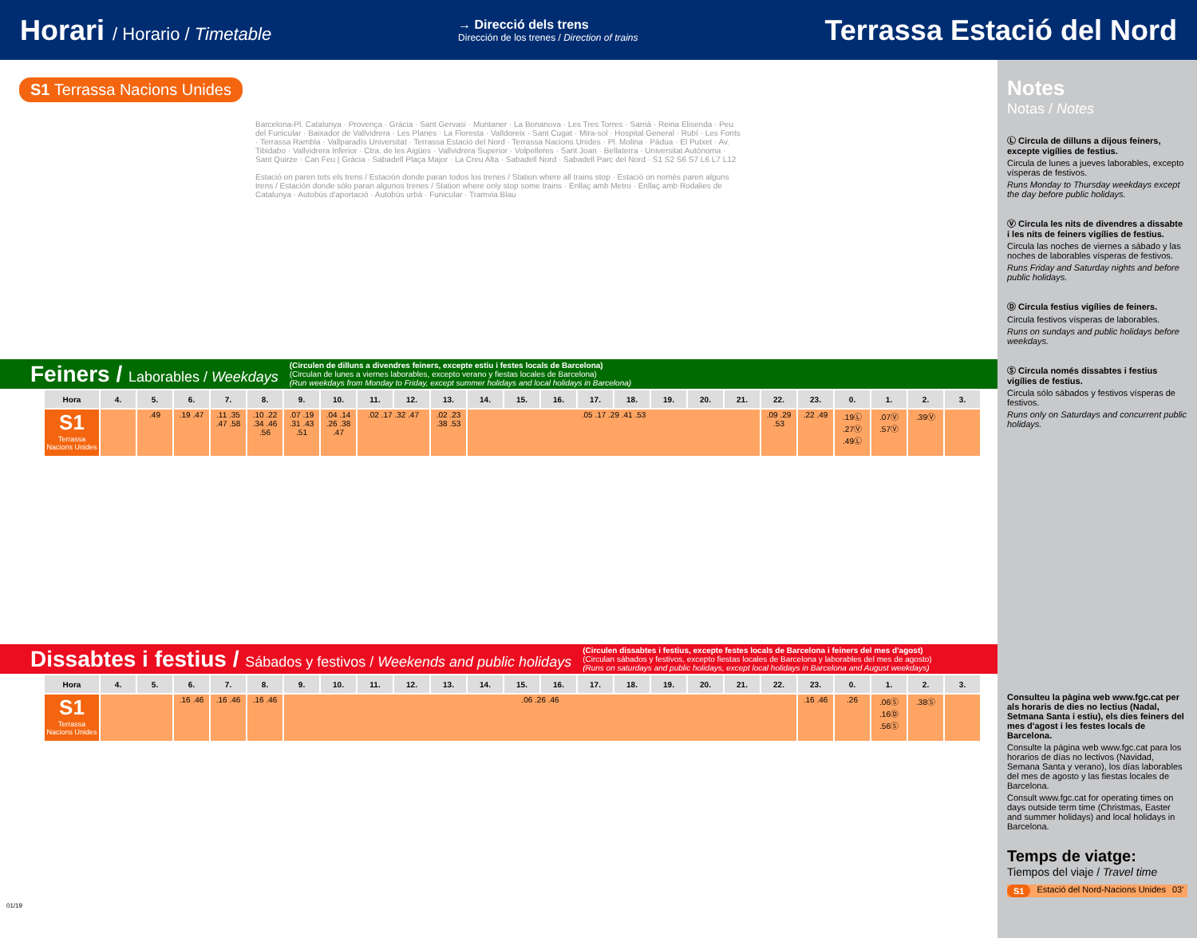Horari / Horario / Timetable
→ Direcció dels trens
Dirección de los trenes / Direction of trains
Terrassa Estació del Nord
S1 Terrassa Nacions Unides
Barcelona-Pl. Catalunya · Provença · Gràcia · Sant Gervasi · Muntaner · La Bonanova · Les Tres Torres · Sarrià · Reina Elisenda · Peu del Funicular · Baixador de Vallvidrera · Les Planes · La Floresta · Valldoreix · Sant Cugat · Mira-sol · Hospital General · Rubí · Les Fonts · Terrassa Rambla · Vallparadís Universitat · Terrassa Estació del Nord · Terrassa Nacions Unides · Pl. Molina · Pàdua · El Putxet · Av. Tibidabo · Vallvidrera Inferior · Ctra. de les Aigües · Vallvidrera Superior · Volpelleres · Sant Joan · Bellaterra · Universitat Autònoma · Sant Quirze · Can Feu | Gràcia · Sabadell Plaça Major · La Creu Alta · Sabadell Nord · Sabadell Parc del Nord · S1 S2 S6 S7 L6 L7 L12
Estació on paren tots els trens / Estación donde paran todos los trenes / Station where all trains stop · Estació on només paren alguns trens / Estación donde sólo paran algunos trenes / Station where only stop some trains · Enllaç amb Metro · Enllaç amb Rodalies de Catalunya · Autobús d'aportació · Autobús urbà · Funicular · Tramvia Blau
Feiners / Laborables / Weekdays
(Circulen de dilluns a divendres feiners, excepte estiu i festes locals de Barcelona)
(Circulan de lunes a viernes laborables, excepto verano y fiestas locales de Barcelona)
(Run weekdays from Monday to Friday, except summer holidays and local holidays in Barcelona)
| Hora | 4. | 5. | 6. | 7. | 8. | 9. | 10. | 11. | 12. | 13. | 14. | 15. | 16. | 17. | 18. | 19. | 20. | 21. | 22. | 23. | 0. | 1. | 2. | 3. |
| --- | --- | --- | --- | --- | --- | --- | --- | --- | --- | --- | --- | --- | --- | --- | --- | --- | --- | --- | --- | --- | --- | --- | --- | --- |
| S1 Terrassa Nacions Unides | | .49 | .19 .47 | .11 .35 .47 .58 | .10 .22 .34 .46 .56 | .07 .19 .31 .43 .51 | .04 .14 .26 .38 .47 | .02 .17 .32 .47 | | .02 .23 .38 .53 | .05 .17 .29 .41 .53 | | | | | | | | .09 .29 .53 | .22 .49 | .19Ⓛ .27Ⓥ .49Ⓛ | .07Ⓥ .57Ⓥ | .39Ⓥ | |
Dissabtes i festius / Sábados y festivos / Weekends and public holidays
(Circulen dissabtes i festius, excepte festes locals de Barcelona i feiners del mes d'agost)
(Circulan sábados y festivos, excepto fiestas locales de Barcelona y laborables del mes de agosto)
(Runs on saturdays and public holidays, except local holidays in Barcelona and August weekdays)
| Hora | 4. | 5. | 6. | 7. | 8. | 9. | 10. | 11. | 12. | 13. | 14. | 15. | 16. | 17. | 18. | 19. | 20. | 21. | 22. | 23. | 0. | 1. | 2. | 3. |
| --- | --- | --- | --- | --- | --- | --- | --- | --- | --- | --- | --- | --- | --- | --- | --- | --- | --- | --- | --- | --- | --- | --- | --- | --- |
| S1 Terrassa Nacions Unides | | | .16 .46 | .16 .46 | .16 .46 | .06 .26 .46 | | | | | | | | | | | | | | .16 .46 | .26 | .06Ⓢ .16Ⓓ .56Ⓢ | .38Ⓢ | |
01/19
Notes
Notas / Notes
Ⓛ Circula de dilluns a dijous feiners, excepte vigílies de festius.
Circula de lunes a jueves laborables, excepto vísperas de festivos.
Runs Monday to Thursday weekdays except the day before public holidays.
Ⓥ Circula les nits de divendres a dissabte i les nits de feiners vigílies de festius.
Circula las noches de viernes a sábado y las noches de laborables vísperas de festivos.
Runs Friday and Saturday nights and before public holidays.
Ⓓ Circula festius vigílies de feiners.
Circula festivos vísperas de laborables.
Runs on sundays and public holidays before weekdays.
Ⓢ Circula només dissabtes i festius vigílies de festius.
Circula sólo sábados y festivos vísperas de festivos.
Runs only on Saturdays and concurrent public holidays.
Consulteu la pàgina web www.fgc.cat per als horaris de dies no lectius (Nadal, Setmana Santa i estiu), els dies feiners del mes d'agost i les festes locals de Barcelona.
Consulte la página web www.fgc.cat para los horarios de días no lectivos (Navidad, Semana Santa y verano), los días laborables del mes de agosto y las fiestas locales de Barcelona.
Consult www.fgc.cat for operating times on days outside term time (Christmas, Easter and summer holidays) and local holidays in Barcelona.
Temps de viatge:
Tiempos del viaje / Travel time
S1 Estació del Nord-Nacions Unides 03'